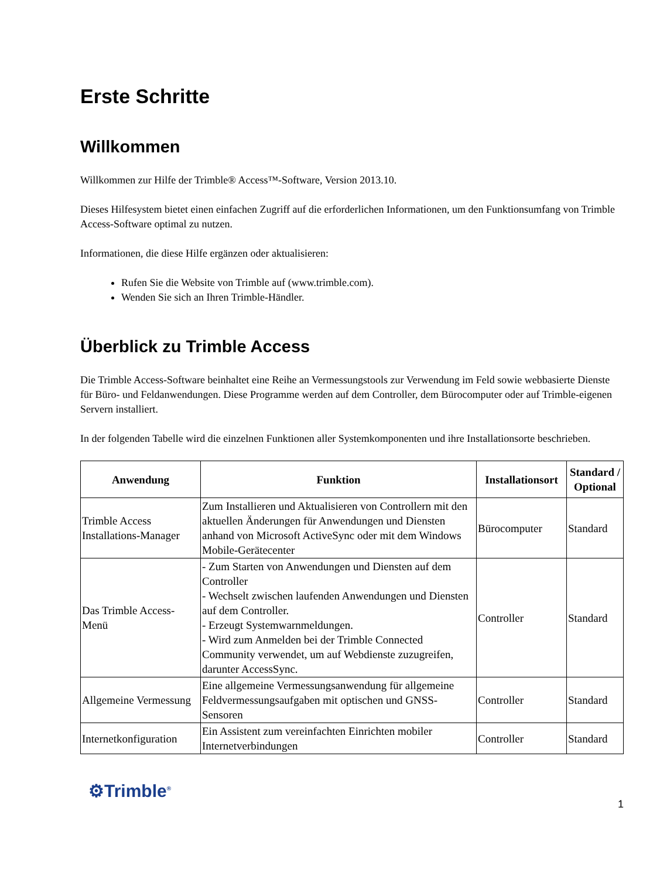Erste Schritte
Willkommen
Willkommen zur Hilfe der Trimble® Access™-Software, Version 2013.10.
Dieses Hilfesystem bietet einen einfachen Zugriff auf die erforderlichen Informationen, um den Funktionsumfang von Trimble Access-Software optimal zu nutzen.
Informationen, die diese Hilfe ergänzen oder aktualisieren:
Rufen Sie die Website von Trimble auf (www.trimble.com).
Wenden Sie sich an Ihren Trimble-Händler.
Überblick zu Trimble Access
Die Trimble Access-Software beinhaltet eine Reihe an Vermessungstools zur Verwendung im Feld sowie webbasierte Dienste für Büro- und Feldanwendungen. Diese Programme werden auf dem Controller, dem Bürocomputer oder auf Trimble-eigenen Servern installiert.
In der folgenden Tabelle wird die einzelnen Funktionen aller Systemkomponenten und ihre Installationsorte beschrieben.
| Anwendung | Funktion | Installationsort | Standard / Optional |
| --- | --- | --- | --- |
| Trimble Access Installations-Manager | Zum Installieren und Aktualisieren von Controllern mit den aktuellen Änderungen für Anwendungen und Diensten anhand von Microsoft ActiveSync oder mit dem Windows Mobile-Gerätecenter | Bürocomputer | Standard |
| Das Trimble Access-Menü | - Zum Starten von Anwendungen und Diensten auf dem Controller - Wechselt zwischen laufenden Anwendungen und Diensten auf dem Controller. - Erzeugt Systemwarnmeldungen. - Wird zum Anmelden bei der Trimble Connected Community verwendet, um auf Webdienste zuzugreifen, darunter AccessSync. | Controller | Standard |
| Allgemeine Vermessung | Eine allgemeine Vermessungsanwendung für allgemeine Feldvermessungsaufgaben mit optischen und GNSS-Sensoren | Controller | Standard |
| Internetkonfiguration | Ein Assistent zum vereinfachten Einrichten mobiler Internetverbindungen | Controller | Standard |
⚙Trimble<sup>®</sup>
1